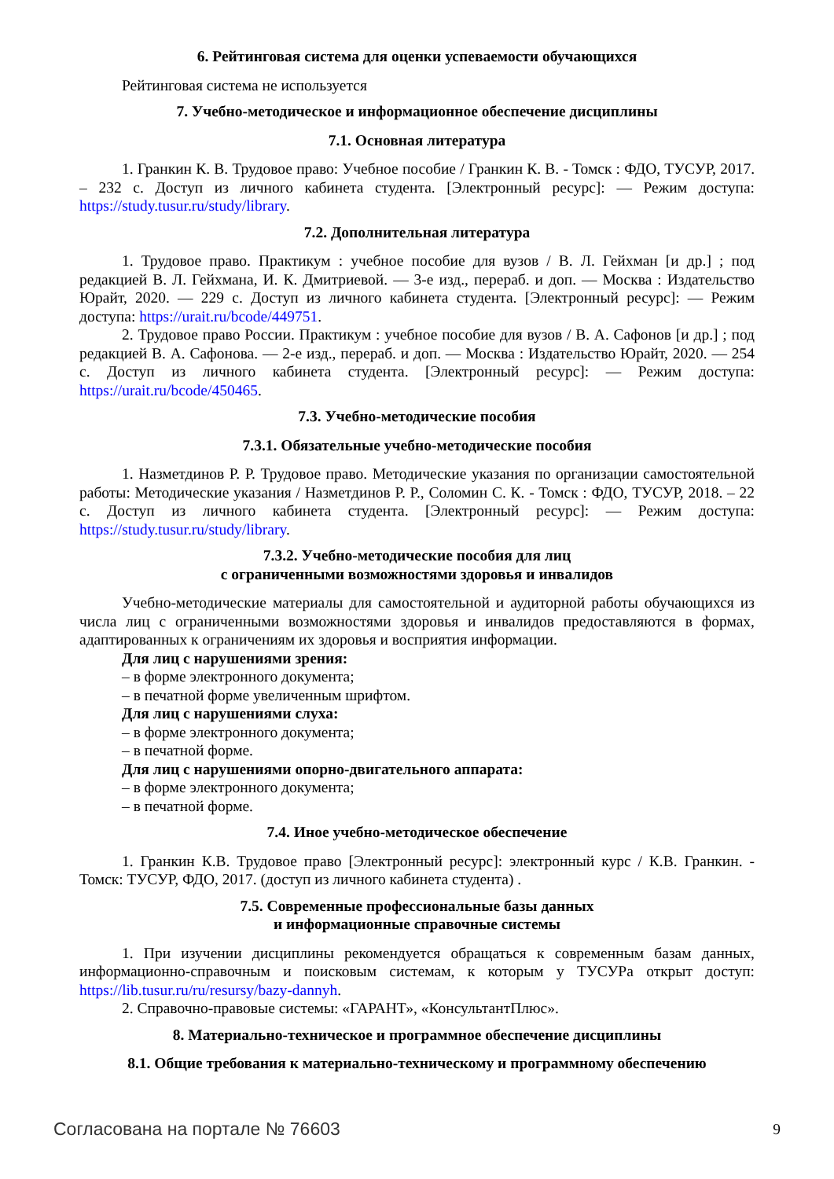6. Рейтинговая система для оценки успеваемости обучающихся
Рейтинговая система не используется
7. Учебно-методическое и информационное обеспечение дисциплины
7.1. Основная литература
1. Гранкин К. В. Трудовое право: Учебное пособие / Гранкин К. В. - Томск : ФДО, ТУСУР, 2017. – 232 с. Доступ из личного кабинета студента. [Электронный ресурс]: — Режим доступа: https://study.tusur.ru/study/library.
7.2. Дополнительная литература
1. Трудовое право. Практикум : учебное пособие для вузов / В. Л. Гейхман [и др.] ; под редакцией В. Л. Гейхмана, И. К. Дмитриевой. — 3-е изд., перераб. и доп. — Москва : Издательство Юрайт, 2020. — 229 с. Доступ из личного кабинета студента. [Электронный ресурс]: — Режим доступа: https://urait.ru/bcode/449751.
2. Трудовое право России. Практикум : учебное пособие для вузов / В. А. Сафонов [и др.] ; под редакцией В. А. Сафонова. — 2-е изд., перераб. и доп. — Москва : Издательство Юрайт, 2020. — 254 с. Доступ из личного кабинета студента. [Электронный ресурс]: — Режим доступа: https://urait.ru/bcode/450465.
7.3. Учебно-методические пособия
7.3.1. Обязательные учебно-методические пособия
1. Назметдинов Р. Р. Трудовое право. Методические указания по организации самостоятельной работы: Методические указания / Назметдинов Р. Р., Соломин С. К. - Томск : ФДО, ТУСУР, 2018. – 22 с. Доступ из личного кабинета студента. [Электронный ресурс]: — Режим доступа: https://study.tusur.ru/study/library.
7.3.2. Учебно-методические пособия для лиц
с ограниченными возможностями здоровья и инвалидов
Учебно-методические материалы для самостоятельной и аудиторной работы обучающихся из числа лиц с ограниченными возможностями здоровья и инвалидов предоставляются в формах, адаптированных к ограничениям их здоровья и восприятия информации.
Для лиц с нарушениями зрения:
– в форме электронного документа;
– в печатной форме увеличенным шрифтом.
Для лиц с нарушениями слуха:
– в форме электронного документа;
– в печатной форме.
Для лиц с нарушениями опорно-двигательного аппарата:
– в форме электронного документа;
– в печатной форме.
7.4. Иное учебно-методическое обеспечение
1. Гранкин К.В. Трудовое право [Электронный ресурс]: электронный курс / К.В. Гранкин. - Томск: ТУСУР, ФДО, 2017. (доступ из личного кабинета студента) .
7.5. Современные профессиональные базы данных
и информационные справочные системы
1. При изучении дисциплины рекомендуется обращаться к современным базам данных, информационно-справочным и поисковым системам, к которым у ТУСУРа открыт доступ: https://lib.tusur.ru/ru/resursy/bazy-dannyh.
2. Справочно-правовые системы: «ГАРАНТ», «КонсультантПлюс».
8. Материально-техническое и программное обеспечение дисциплины
8.1. Общие требования к материально-техническому и программному обеспечению
Согласована на портале № 76603 9